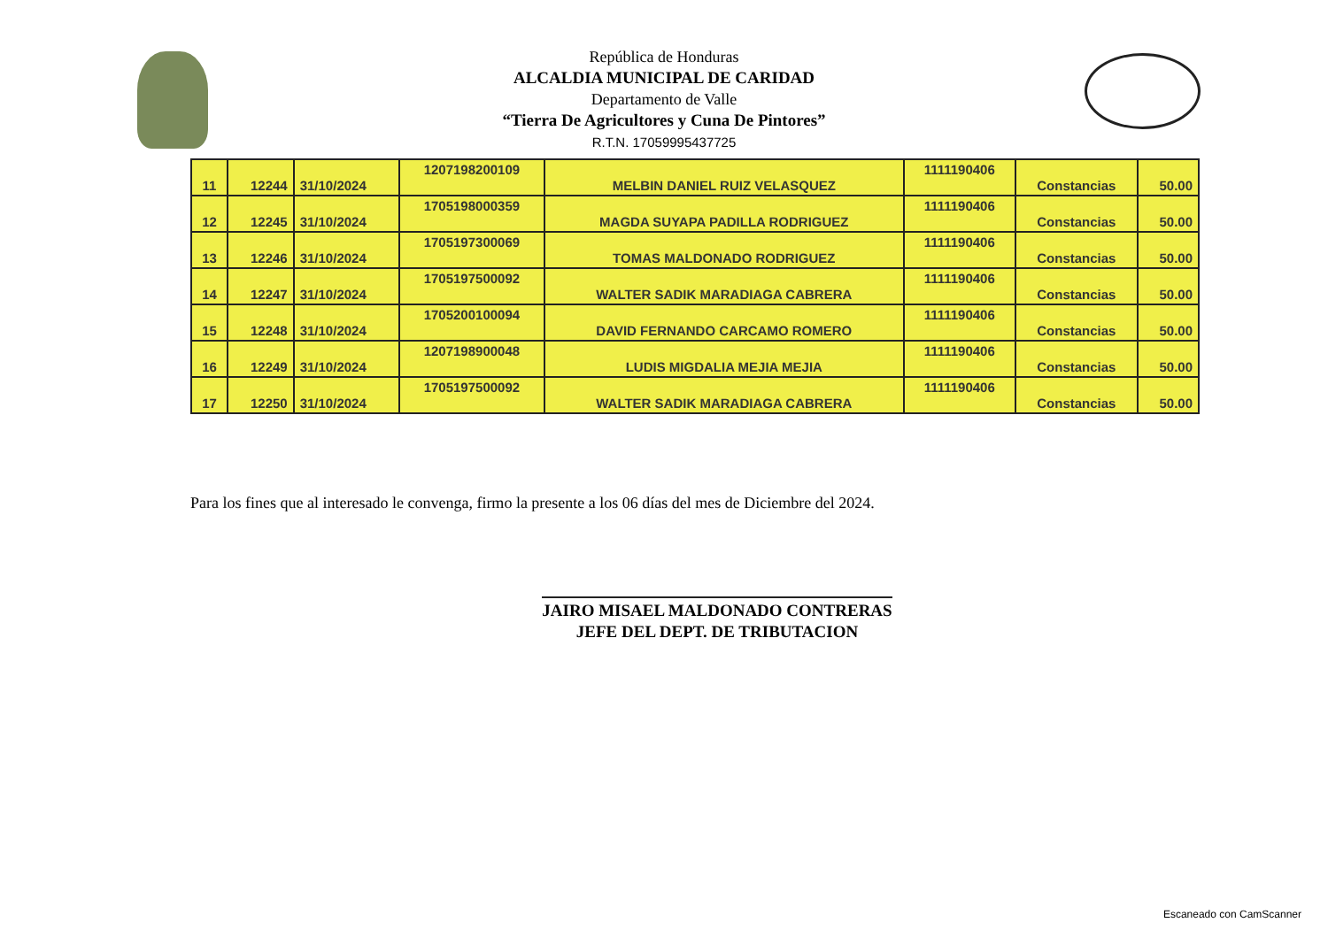República de Honduras
ALCALDIA MUNICIPAL DE CARIDAD
Departamento de Valle
“Tierra De Agricultores y Cuna De Pintores”
R.T.N. 17059995437725
| 11 | 12244 | 31/10/2024 | 1207198200109 | MELBIN DANIEL RUIZ VELASQUEZ | 1111190406 | Constancias | 50.00 |
| 12 | 12245 | 31/10/2024 | 1705198000359 | MAGDA SUYAPA PADILLA RODRIGUEZ | 1111190406 | Constancias | 50.00 |
| 13 | 12246 | 31/10/2024 | 1705197300069 | TOMAS MALDONADO RODRIGUEZ | 1111190406 | Constancias | 50.00 |
| 14 | 12247 | 31/10/2024 | 1705197500092 | WALTER SADIK MARADIAGA CABRERA | 1111190406 | Constancias | 50.00 |
| 15 | 12248 | 31/10/2024 | 1705200100094 | DAVID FERNANDO CARCAMO ROMERO | 1111190406 | Constancias | 50.00 |
| 16 | 12249 | 31/10/2024 | 1207198900048 | LUDIS MIGDALIA MEJIA MEJIA | 1111190406 | Constancias | 50.00 |
| 17 | 12250 | 31/10/2024 | 1705197500092 | WALTER SADIK MARADIAGA CABRERA | 1111190406 | Constancias | 50.00 |
Para los fines que al interesado le convenga, firmo la presente a los 06 días del mes de Diciembre del 2024.
JAIRO MISAEL MALDONADO CONTRERAS
JEFE DEL DEPT. DE TRIBUTACION
Escaneado con CamScanner